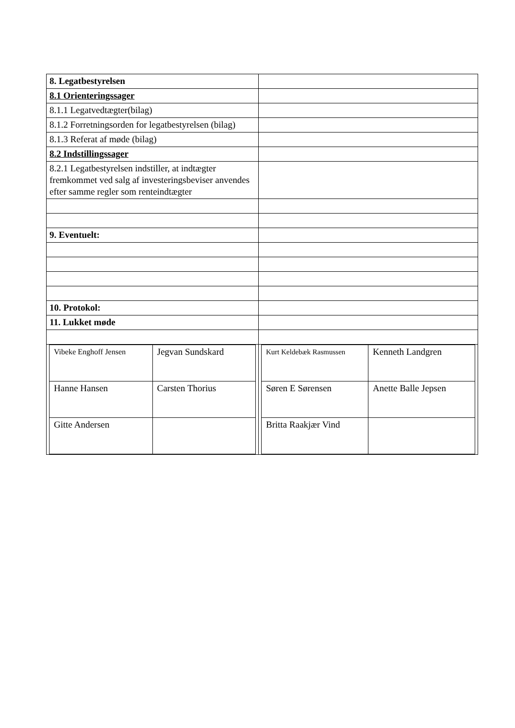| 8. Legatbestyrelsen | |
| 8.1 Orienteringssager | |
| 8.1.1 Legatvedtægter(bilag) | |
| 8.1.2 Forretningsorden for legatbestyrelsen (bilag) | |
| 8.1.3 Referat af møde (bilag) | |
| 8.2 Indstillingssager | |
| 8.2.1 Legatbestyrelsen indstiller, at indtægter fremkommet ved salg af investeringsbeviser anvendes efter samme regler som renteindtægter | |
| 9. Eventuelt: | |
| 10. Protokol: | |
| 11. Lukket møde | |
| / Vibeke Enghoff Jensen / Jegvan Sundskard / / Hanne Hansen / Carsten Thorius / / Gitte Andersen / / | / Kurt Keldebæk Rasmussen / Kenneth Landgren / / Søren E Sørensen / Anette Balle Jepsen / / Britta Raakjær Vind / / |